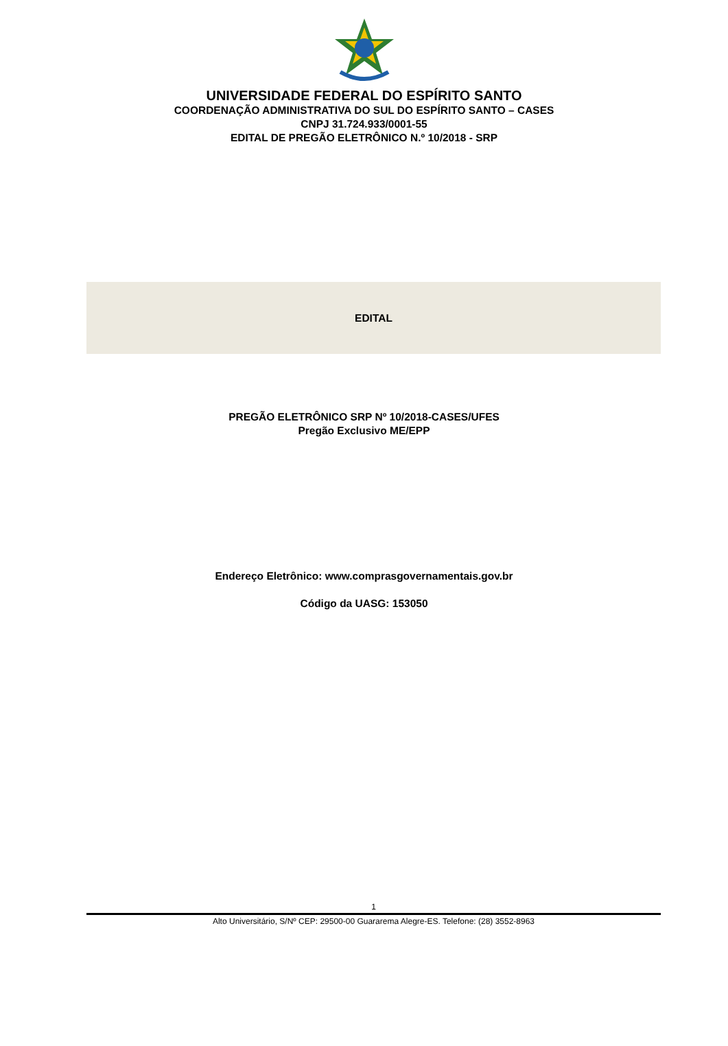UNIVERSIDADE FEDERAL DO ESPÍRITO SANTO
COORDENAÇÃO ADMINISTRATIVA DO SUL DO ESPÍRITO SANTO – CASES
CNPJ 31.724.933/0001-55
EDITAL DE PREGÃO ELETRÔNICO N.º 10/2018 - SRP
EDITAL
PREGÃO ELETRÔNICO SRP Nº 10/2018-CASES/UFES
Pregão Exclusivo ME/EPP
Endereço Eletrônico: www.comprasgovernamentais.gov.br
Código da UASG: 153050
1
Alto Universitário, S/Nº CEP: 29500-00 Guararema Alegre-ES. Telefone: (28) 3552-8963